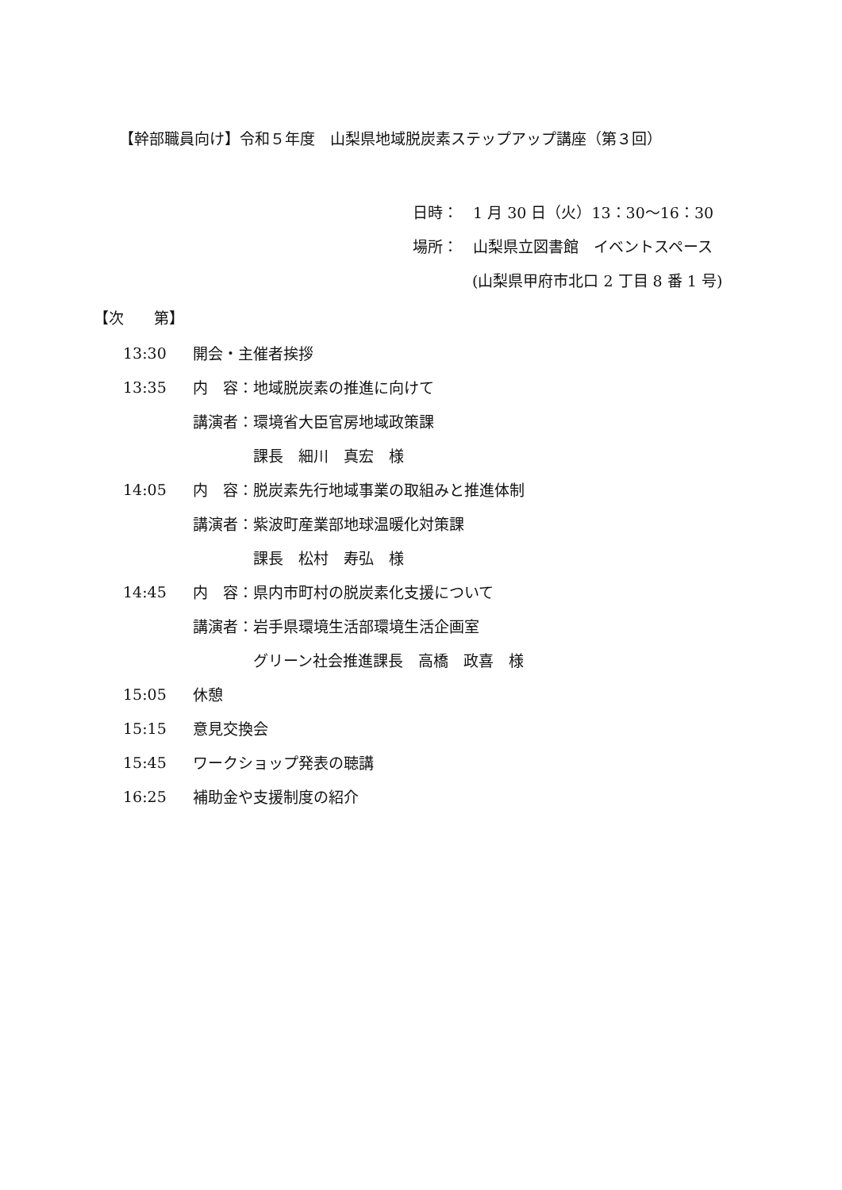【幹部職員向け】令和５年度　山梨県地域脱炭素ステップアップ講座（第３回）
日時：　1 月 30 日（火）13：30〜16：30
場所：　山梨県立図書館　イベントスペース
(山梨県甲府市北口 2 丁目 8 番 1 号)
【次　　第】
| 13:30 | 開会・主催者挨拶 |
| 13:35 | 内 容：地域脱炭素の推進に向けて |
| | 講演者：環境省大臣官房地域政策課 |
| | 課長 細川 真宏 様 |
| 14:05 | 内 容：脱炭素先行地域事業の取組みと推進体制 |
| | 講演者：紫波町産業部地球温暖化対策課 |
| | 課長 松村 寿弘 様 |
| 14:45 | 内 容：県内市町村の脱炭素化支援について |
| | 講演者：岩手県環境生活部環境生活企画室 |
| | グリーン社会推進課長 高橋 政喜 様 |
| 15:05 | 休憩 |
| 15:15 | 意見交換会 |
| 15:45 | ワークショップ発表の聴講 |
| 16:25 | 補助金や支援制度の紹介 |